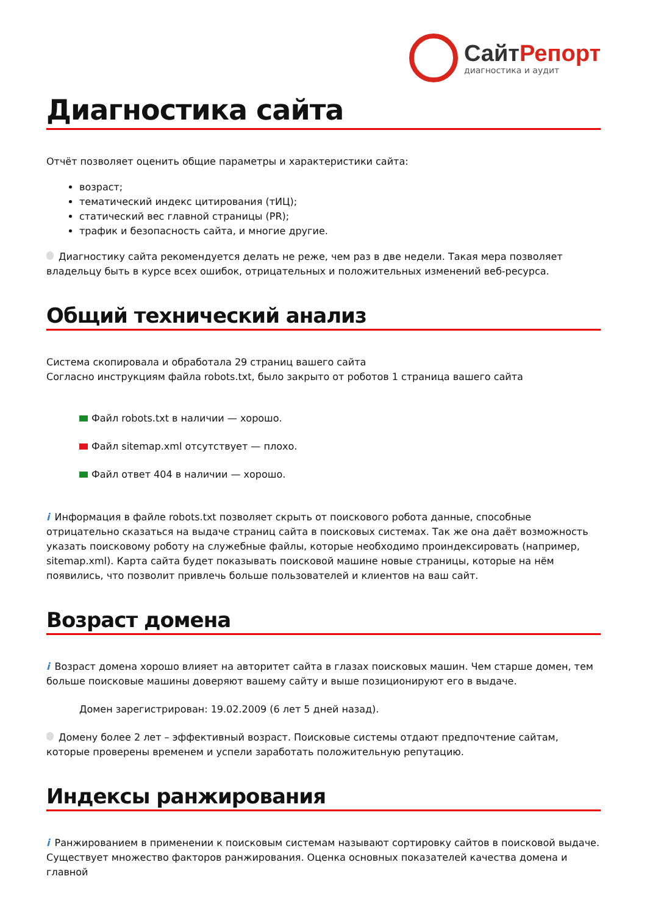СайтРепорт
диагностика и аудит
Диагностика сайта
Отчёт позволяет оценить общие параметры и характеристики сайта:
возраст;
тематический индекс цитирования (тИЦ);
статический вес главной страницы (PR);
трафик и безопасность сайта, и многие другие.
Диагностику сайта рекомендуется делать не реже, чем раз в две недели. Такая мера позволяет владельцу быть в курсе всех ошибок, отрицательных и положительных изменений веб-ресурса.
Общий технический анализ
Система скопировала и обработала 29 страниц вашего сайта
Согласно инструкциям файла robots.txt, было закрыто от роботов 1 страница вашего сайта
Файл robots.txt в наличии — хорошо.
Файл sitemap.xml отсутствует — плохо.
Файл ответ 404 в наличии — хорошо.
i Информация в файле robots.txt позволяет скрыть от поискового робота данные, способные отрицательно сказаться на выдаче страниц сайта в поисковых системах. Так же она даёт возможность указать поисковому роботу на служебные файлы, которые необходимо проиндексировать (например, sitemap.xml). Карта сайта будет показывать поисковой машине новые страницы, которые на нём появились, что позволит привлечь больше пользователей и клиентов на ваш сайт.
Возраст домена
i Возраст домена хорошо влияет на авторитет сайта в глазах поисковых машин. Чем старше домен, тем больше поисковые машины доверяют вашему сайту и выше позиционируют его в выдаче.
Домен зарегистрирован: 19.02.2009 (6 лет 5 дней назад).
Домену более 2 лет – эффективный возраст. Поисковые системы отдают предпочтение сайтам, которые проверены временем и успели заработать положительную репутацию.
Индексы ранжирования
i Ранжированием в применении к поисковым системам называют сортировку сайтов в поисковой выдаче. Существует множество факторов ранжирования. Оценка основных показателей качества домена и главной